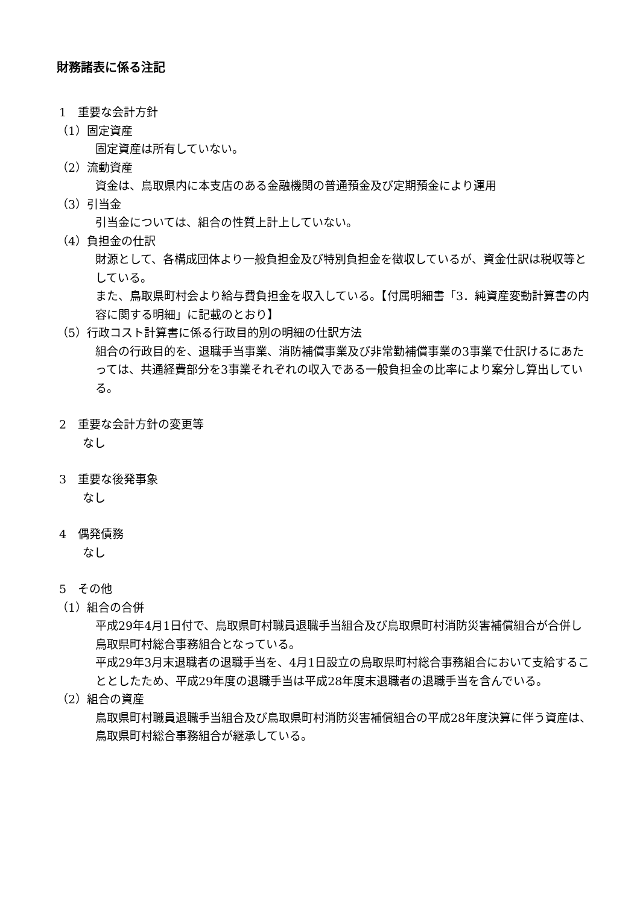財務諸表に係る注記
1　重要な会計方針
（1）固定資産
固定資産は所有していない。
（2）流動資産
資金は、鳥取県内に本支店のある金融機関の普通預金及び定期預金により運用
（3）引当金
引当金については、組合の性質上計上していない。
（4）負担金の仕訳
財源として、各構成団体より一般負担金及び特別負担金を徴収しているが、資金仕訳は税収等としている。
また、鳥取県町村会より給与費負担金を収入している。【付属明細書「3．純資産変動計算書の内容に関する明細」に記載のとおり】
（5）行政コスト計算書に係る行政目的別の明細の仕訳方法
組合の行政目的を、退職手当事業、消防補償事業及び非常勤補償事業の3事業で仕訳けるにあたっては、共通経費部分を3事業それぞれの収入である一般負担金の比率により案分し算出している。
2　重要な会計方針の変更等
なし
3　重要な後発事象
なし
4　偶発債務
なし
5　その他
（1）組合の合併
平成29年4月1日付で、鳥取県町村職員退職手当組合及び鳥取県町村消防災害補償組合が合併し鳥取県町村総合事務組合となっている。
平成29年3月末退職者の退職手当を、4月1日設立の鳥取県町村総合事務組合において支給することとしたため、平成29年度の退職手当は平成28年度末退職者の退職手当を含んでいる。
（2）組合の資産
鳥取県町村職員退職手当組合及び鳥取県町村消防災害補償組合の平成28年度決算に伴う資産は、鳥取県町村総合事務組合が継承している。